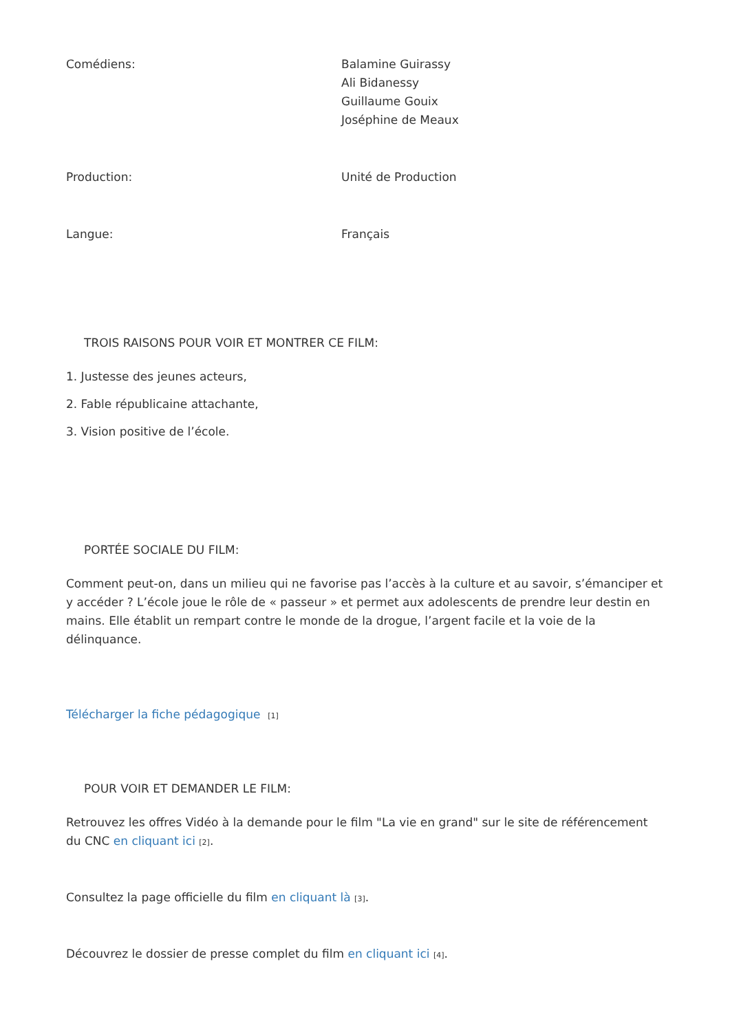| Comédiens: | Balamine Guirassy Ali Bidanessy Guillaume Gouix Joséphine de Meaux |
| Production: | Unité de Production |
| Langue: | Français |
TROIS RAISONS POUR VOIR ET MONTRER CE FILM:
1. Justesse des jeunes acteurs,
2. Fable républicaine attachante,
3. Vision positive de l’école.
PORTÉE SOCIALE DU FILM:
Comment peut-on, dans un milieu qui ne favorise pas l’accès à la culture et au savoir, s’émanciper et y accéder ? L’école joue le rôle de « passeur » et permet aux adolescents de prendre leur destin en mains. Elle établit un rempart contre le monde de la drogue, l’argent facile et la voie de la délinquance.
Télécharger la fiche pédagogique [1]
POUR VOIR ET DEMANDER LE FILM:
Retrouvez les offres Vidéo à la demande pour le film "La vie en grand" sur le site de référencement du CNC en cliquant ici [2].
Consultez la page officielle du film en cliquant là [3].
Découvrez le dossier de presse complet du film en cliquant ici [4].